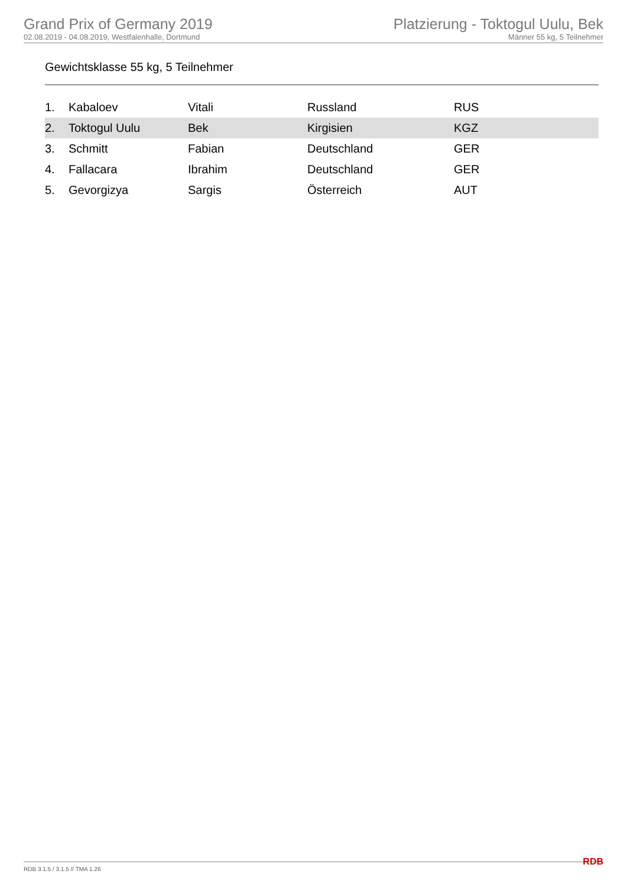Grand Prix of Germany 2019
02.08.2019 - 04.08.2019, Westfalenhalle, Dortmund
Platzierung - Toktogul Uulu, Bek
Männer 55 kg, 5 Teilnehmer
Gewichtsklasse 55 kg, 5 Teilnehmer
| 1. | Kabaloev | Vitali | Russland | RUS |
| 2. | Toktogul Uulu | Bek | Kirgisien | KGZ |
| 3. | Schmitt | Fabian | Deutschland | GER |
| 4. | Fallacara | Ibrahim | Deutschland | GER |
| 5. | Gevorgizya | Sargis | Österreich | AUT |
RDB 3.1.5 / 3.1.5 // TMA 1.26 RDB